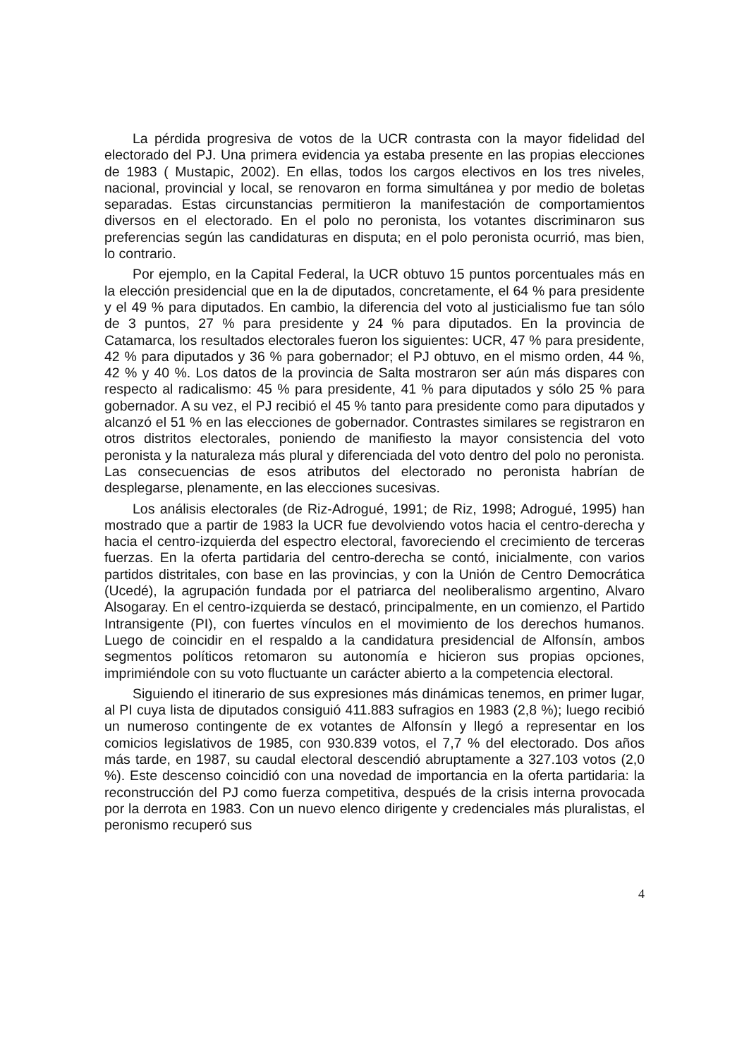La pérdida progresiva de votos de la UCR contrasta con la mayor fidelidad del electorado del PJ. Una primera evidencia ya estaba presente en las propias elecciones de 1983 ( Mustapic, 2002). En ellas, todos los cargos electivos en los tres niveles, nacional, provincial y local, se renovaron en forma simultánea y por medio de boletas separadas. Estas circunstancias permitieron la manifestación de comportamientos diversos en el electorado. En el polo no peronista, los votantes discriminaron sus preferencias según las candidaturas en disputa; en el polo peronista ocurrió, mas bien, lo contrario.
Por ejemplo, en la Capital Federal, la UCR obtuvo 15 puntos porcentuales más en la elección presidencial que en la de diputados, concretamente, el 64 % para presidente y el 49 % para diputados. En cambio, la diferencia del voto al justicialismo fue tan sólo de 3 puntos, 27 % para presidente y 24 % para diputados. En la provincia de Catamarca, los resultados electorales fueron los siguientes: UCR, 47 % para presidente, 42 % para diputados y 36 % para gobernador; el PJ obtuvo, en el mismo orden, 44 %, 42 % y 40 %. Los datos de la provincia de Salta mostraron ser aún más dispares con respecto al radicalismo: 45 % para presidente, 41 % para diputados y sólo 25 % para gobernador. A su vez, el PJ recibió el 45 % tanto para presidente como para diputados y alcanzó el 51 % en las elecciones de gobernador. Contrastes similares se registraron en otros distritos electorales, poniendo de manifiesto la mayor consistencia del voto peronista y la naturaleza más plural y diferenciada del voto dentro del polo no peronista. Las consecuencias de esos atributos del electorado no peronista habrían de desplegarse, plenamente, en las elecciones sucesivas.
Los análisis electorales (de Riz-Adrogué, 1991; de Riz, 1998; Adrogué, 1995) han mostrado que a partir de 1983 la UCR fue devolviendo votos hacia el centro-derecha y hacia el centro-izquierda del espectro electoral, favoreciendo el crecimiento de terceras fuerzas. En la oferta partidaria del centro-derecha se contó, inicialmente, con varios partidos distritales, con base en las provincias, y con la Unión de Centro Democrática (Ucedé), la agrupación fundada por el patriarca del neoliberalismo argentino, Alvaro Alsogaray. En el centro-izquierda se destacó, principalmente, en un comienzo, el Partido Intransigente (PI), con fuertes vínculos en el movimiento de los derechos humanos. Luego de coincidir en el respaldo a la candidatura presidencial de Alfonsín, ambos segmentos políticos retomaron su autonomía e hicieron sus propias opciones, imprimiéndole con su voto fluctuante un carácter abierto a la competencia electoral.
Siguiendo el itinerario de sus expresiones más dinámicas tenemos, en primer lugar, al PI cuya lista de diputados consiguió 411.883 sufragios en 1983 (2,8 %); luego recibió un numeroso contingente de ex votantes de Alfonsín y llegó a representar en los comicios legislativos de 1985, con 930.839 votos, el 7,7 % del electorado. Dos años más tarde, en 1987, su caudal electoral descendió abruptamente a 327.103 votos (2,0 %). Este descenso coincidió con una novedad de importancia en la oferta partidaria: la reconstrucción del PJ como fuerza competitiva, después de la crisis interna provocada por la derrota en 1983. Con un nuevo elenco dirigente y credenciales más pluralistas, el peronismo recuperó sus
4